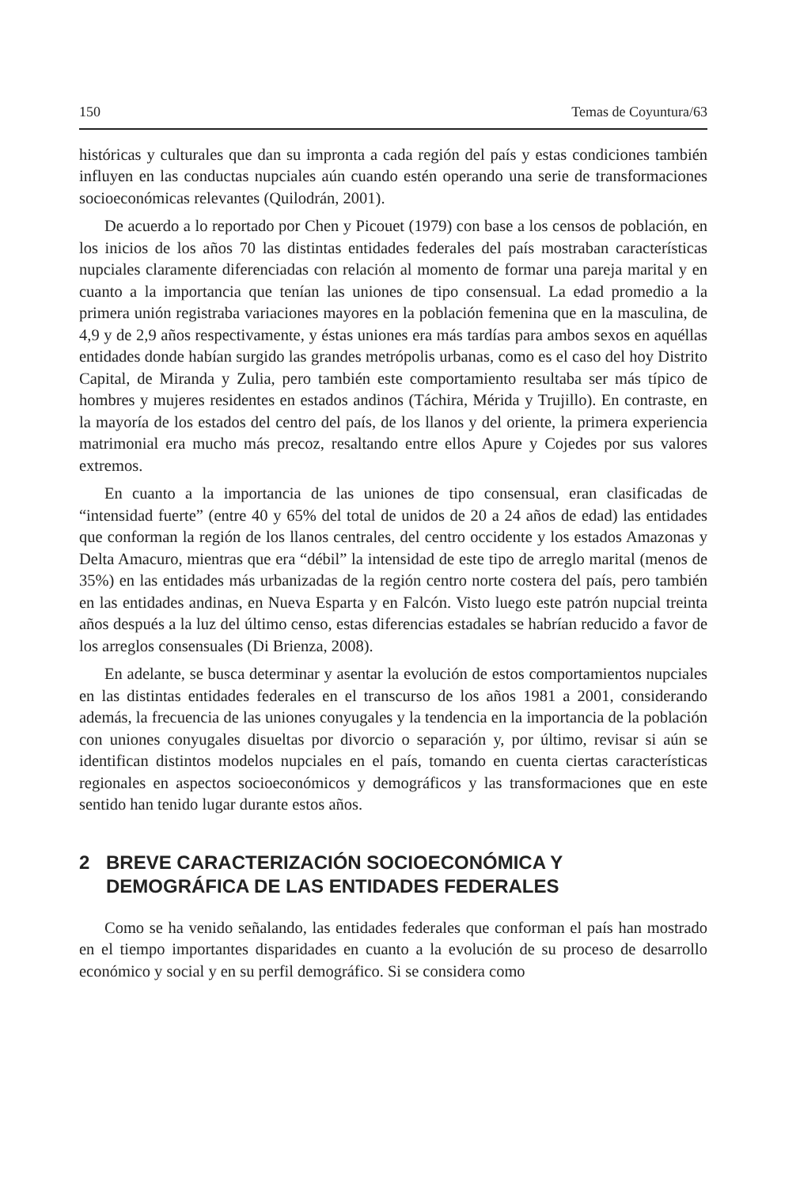150 Temas de Coyuntura/63
históricas y culturales que dan su impronta a cada región del país y estas condiciones también influyen en las conductas nupciales aún cuando estén operando una serie de transformaciones socioeconómicas relevantes (Quilodrán, 2001).
De acuerdo a lo reportado por Chen y Picouet (1979) con base a los censos de población, en los inicios de los años 70 las distintas entidades federales del país mostraban características nupciales claramente diferenciadas con relación al momento de formar una pareja marital y en cuanto a la importancia que tenían las uniones de tipo consensual. La edad promedio a la primera unión registraba variaciones mayores en la población femenina que en la masculina, de 4,9 y de 2,9 años respectivamente, y éstas uniones era más tardías para ambos sexos en aquéllas entidades donde habían surgido las grandes metrópolis urbanas, como es el caso del hoy Distrito Capital, de Miranda y Zulia, pero también este comportamiento resultaba ser más típico de hombres y mujeres residentes en estados andinos (Táchira, Mérida y Trujillo). En contraste, en la mayoría de los estados del centro del país, de los llanos y del oriente, la primera experiencia matrimonial era mucho más precoz, resaltando entre ellos Apure y Cojedes por sus valores extremos.
En cuanto a la importancia de las uniones de tipo consensual, eran clasificadas de “intensidad fuerte” (entre 40 y 65% del total de unidos de 20 a 24 años de edad) las entidades que conforman la región de los llanos centrales, del centro occidente y los estados Amazonas y Delta Amacuro, mientras que era “débil” la intensidad de este tipo de arreglo marital (menos de 35%) en las entidades más urbanizadas de la región centro norte costera del país, pero también en las entidades andinas, en Nueva Esparta y en Falcón. Visto luego este patrón nupcial treinta años después a la luz del último censo, estas diferencias estadales se habrían reducido a favor de los arreglos consensuales (Di Brienza, 2008).
En adelante, se busca determinar y asentar la evolución de estos comportamientos nupciales en las distintas entidades federales en el transcurso de los años 1981 a 2001, considerando además, la frecuencia de las uniones conyugales y la tendencia en la importancia de la población con uniones conyugales disueltas por divorcio o separación y, por último, revisar si aún se identifican distintos modelos nupciales en el país, tomando en cuenta ciertas características regionales en aspectos socioeconómicos y demográficos y las transformaciones que en este sentido han tenido lugar durante estos años.
2 BREVE CARACTERIZACIÓN SOCIOECONÓMICA Y DEMOGRÁFICA DE LAS ENTIDADES FEDERALES
Como se ha venido señalando, las entidades federales que conforman el país han mostrado en el tiempo importantes disparidades en cuanto a la evolución de su proceso de desarrollo económico y social y en su perfil demográfico. Si se considera como